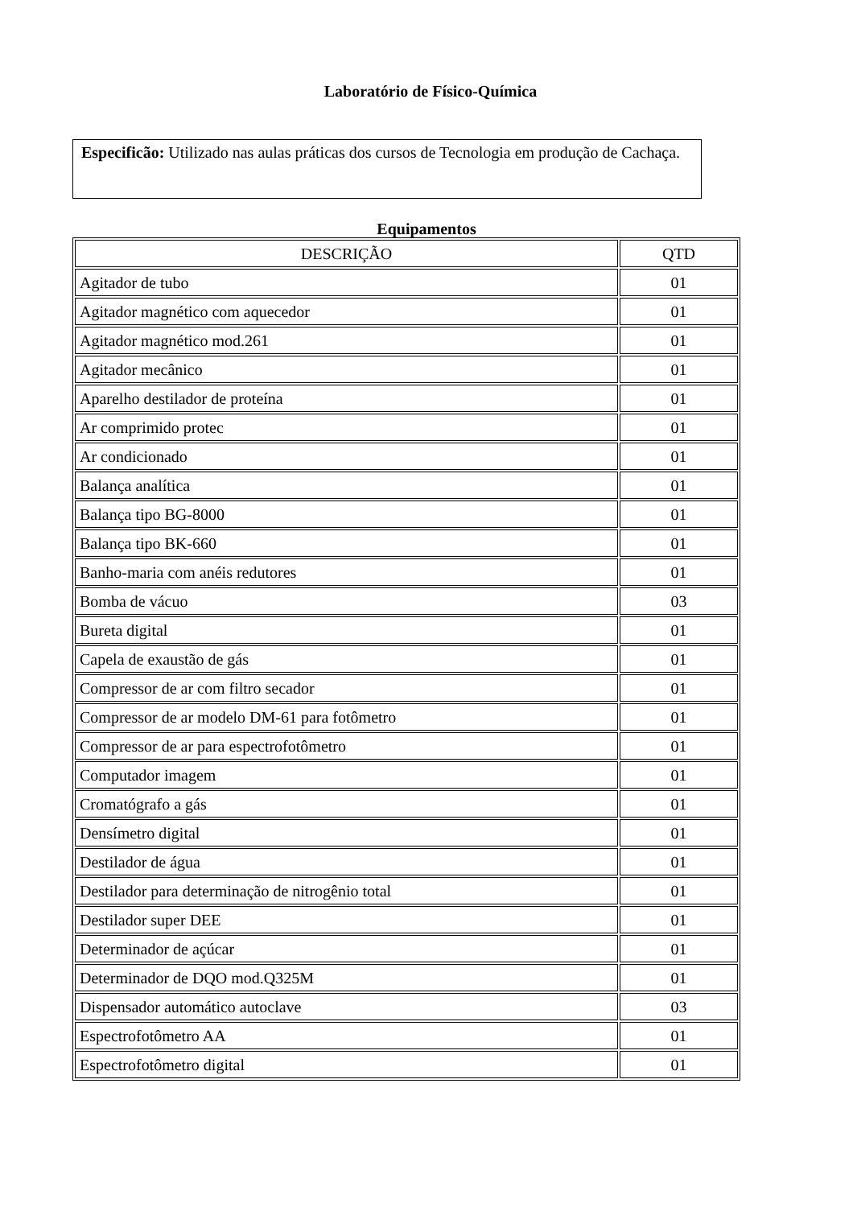Laboratório de Físico-Química
Especificão: Utilizado nas aulas práticas dos cursos de Tecnologia em produção de Cachaça.
Equipamentos
| DESCRIÇÃO | QTD |
| --- | --- |
| Agitador de tubo | 01 |
| Agitador magnético com aquecedor | 01 |
| Agitador magnético mod.261 | 01 |
| Agitador mecânico | 01 |
| Aparelho destilador de proteína | 01 |
| Ar comprimido protec | 01 |
| Ar condicionado | 01 |
| Balança analítica | 01 |
| Balança tipo BG-8000 | 01 |
| Balança tipo BK-660 | 01 |
| Banho-maria com anéis redutores | 01 |
| Bomba de vácuo | 03 |
| Bureta digital | 01 |
| Capela de exaustão de gás | 01 |
| Compressor de ar com filtro secador | 01 |
| Compressor de ar modelo DM-61 para fotômetro | 01 |
| Compressor de ar para espectrofotômetro | 01 |
| Computador imagem | 01 |
| Cromatógrafo a gás | 01 |
| Densímetro digital | 01 |
| Destilador de água | 01 |
| Destilador para determinação de nitrogênio total | 01 |
| Destilador super DEE | 01 |
| Determinador de açúcar | 01 |
| Determinador de DQO mod.Q325M | 01 |
| Dispensador automático autoclave | 03 |
| Espectrofotômetro AA | 01 |
| Espectrofotômetro digital | 01 |